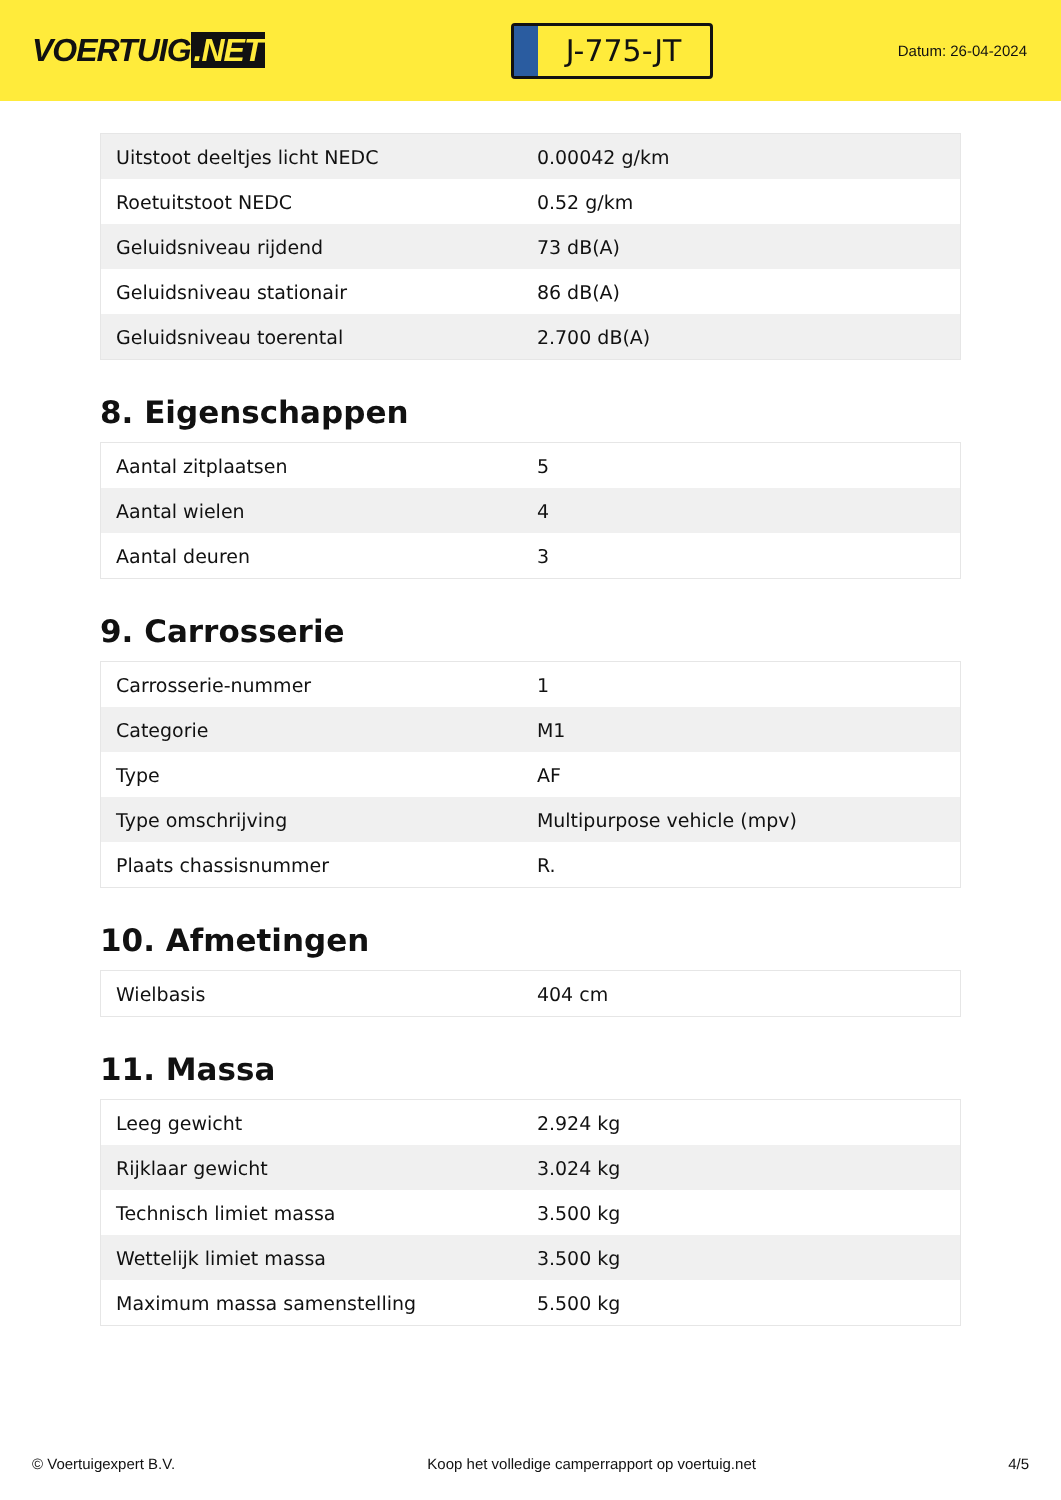VOERTUIG.NET
J-775-JT
Datum: 26-04-2024
| Uitstoot deeltjes licht NEDC | 0.00042 g/km |
| Roetuitstoot NEDC | 0.52 g/km |
| Geluidsniveau rijdend | 73 dB(A) |
| Geluidsniveau stationair | 86 dB(A) |
| Geluidsniveau toerental | 2.700 dB(A) |
8. Eigenschappen
| Aantal zitplaatsen | 5 |
| Aantal wielen | 4 |
| Aantal deuren | 3 |
9. Carrosserie
| Carrosserie-nummer | 1 |
| Categorie | M1 |
| Type | AF |
| Type omschrijving | Multipurpose vehicle (mpv) |
| Plaats chassisnummer | R. |
10. Afmetingen
| Wielbasis | 404 cm |
11. Massa
| Leeg gewicht | 2.924 kg |
| Rijklaar gewicht | 3.024 kg |
| Technisch limiet massa | 3.500 kg |
| Wettelijk limiet massa | 3.500 kg |
| Maximum massa samenstelling | 5.500 kg |
© Voertuigexpert B.V. Koop het volledige camperrapport op voertuig.net 4/5